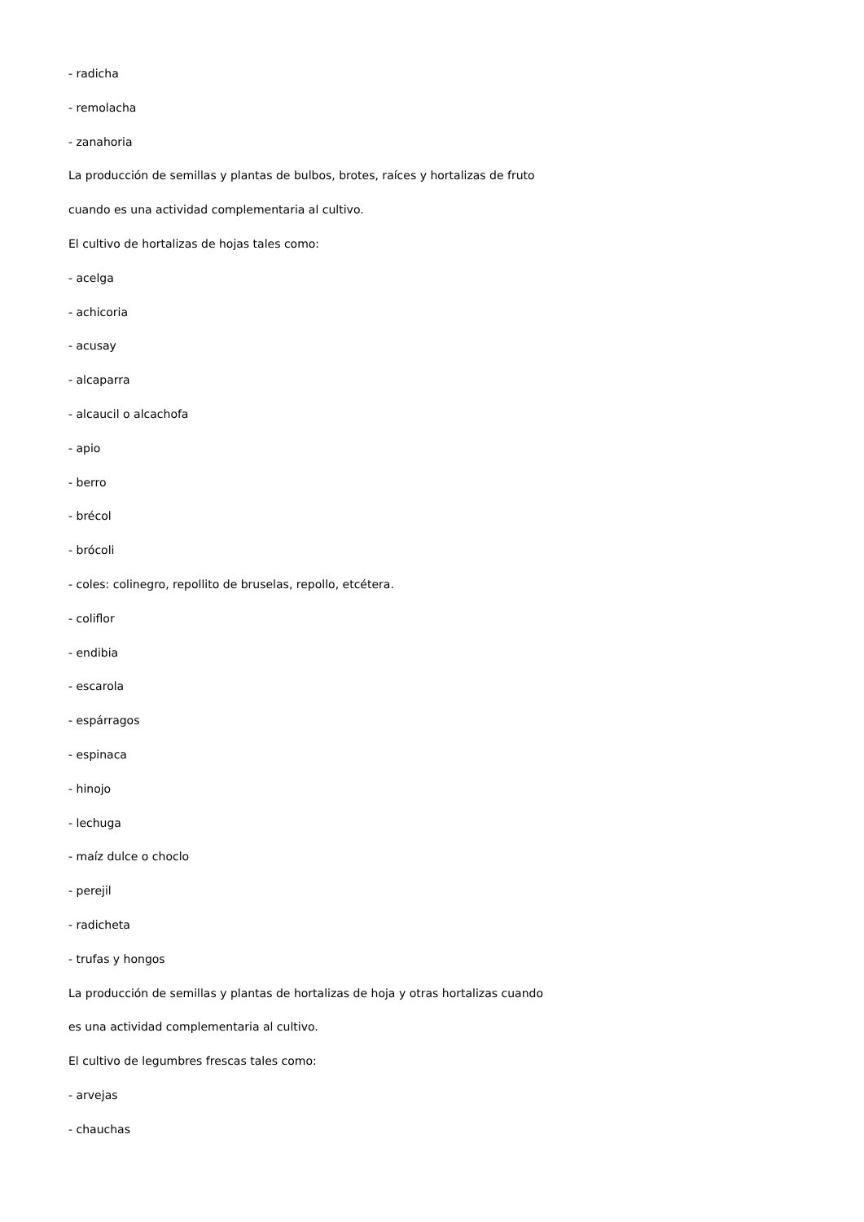- radicha
- remolacha
- zanahoria
La producción de semillas y plantas de bulbos, brotes, raíces y hortalizas de fruto
cuando es una actividad complementaria al cultivo.
El cultivo de hortalizas de hojas tales como:
- acelga
- achicoria
- acusay
- alcaparra
- alcaucil o alcachofa
- apio
- berro
- brécol
- brócoli
- coles: colinegro, repollito de bruselas, repollo, etcétera.
- coliflor
- endibia
- escarola
- espárragos
- espinaca
- hinojo
- lechuga
- maíz dulce o choclo
- perejil
- radicheta
- trufas y hongos
La producción de semillas y plantas de hortalizas de hoja y otras hortalizas cuando
es una actividad complementaria al cultivo.
El cultivo de legumbres frescas tales como:
- arvejas
- chauchas